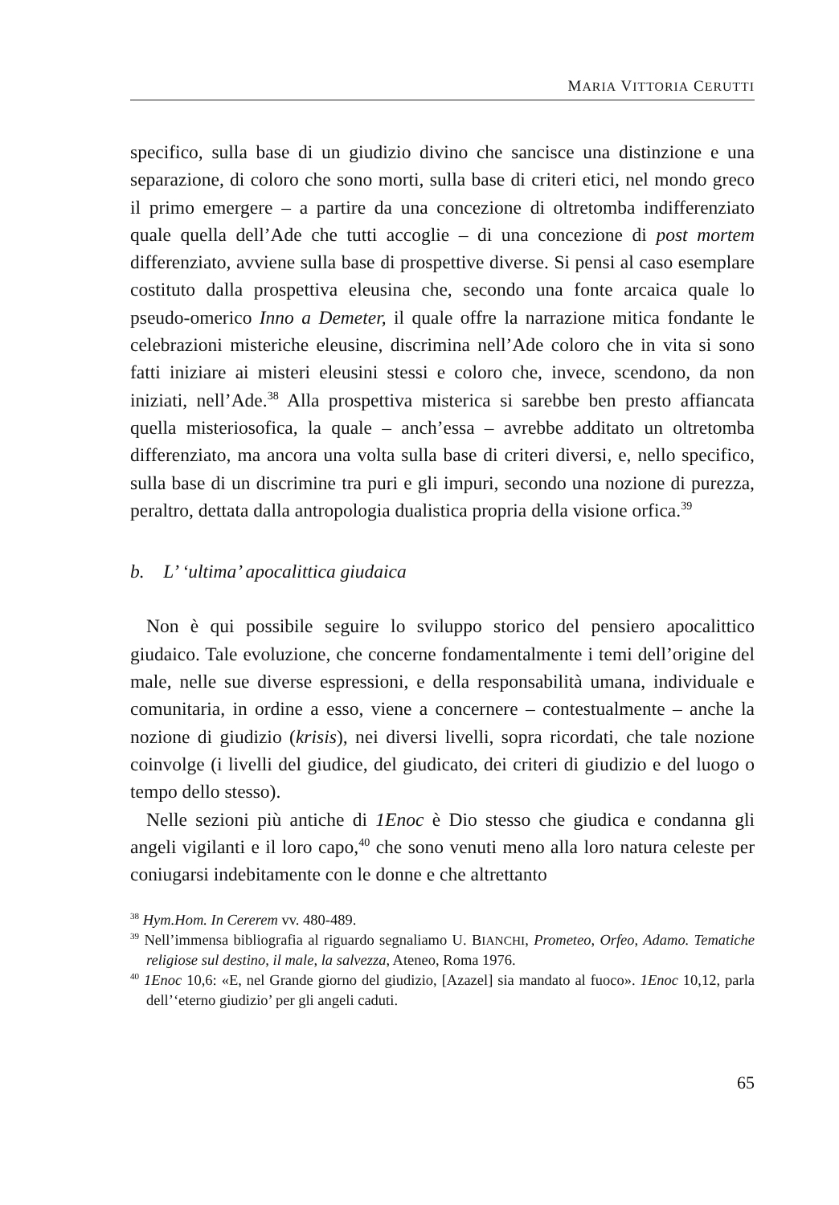MARIA VITTORIA CERUTTI
specifico, sulla base di un giudizio divino che sancisce una distinzione e una separazione, di coloro che sono morti, sulla base di criteri etici, nel mondo greco il primo emergere – a partire da una concezione di oltretomba indifferenziato quale quella dell’Ade che tutti accoglie – di una concezione di post mortem differenziato, avviene sulla base di prospettive diverse. Si pensi al caso esemplare costituto dalla prospettiva eleusina che, secondo una fonte arcaica quale lo pseudo-omerico Inno a Demeter, il quale offre la narrazione mitica fondante le celebrazioni misteriche eleusine, discrimina nell’Ade coloro che in vita si sono fatti iniziare ai misteri eleusini stessi e coloro che, invece, scendono, da non iniziati, nell’Ade.<sup>38</sup> Alla prospettiva misterica si sarebbe ben presto affiancata quella misteriosofica, la quale – anch’essa – avrebbe additato un oltretomba differenziato, ma ancora una volta sulla base di criteri diversi, e, nello specifico, sulla base di un discrimine tra puri e gli impuri, secondo una nozione di purezza, peraltro, dettata dalla antropologia dualistica propria della visione orfica.<sup>39</sup>
b. L’ ‘ultima’ apocalittica giudaica
Non è qui possibile seguire lo sviluppo storico del pensiero apocalittico giudaico. Tale evoluzione, che concerne fondamentalmente i temi dell’origine del male, nelle sue diverse espressioni, e della responsabilità umana, individuale e comunitaria, in ordine a esso, viene a concernere – contestualmente – anche la nozione di giudizio (krisis), nei diversi livelli, sopra ricordati, che tale nozione coinvolge (i livelli del giudice, del giudicato, dei criteri di giudizio e del luogo o tempo dello stesso).
Nelle sezioni più antiche di 1Enoc è Dio stesso che giudica e condanna gli angeli vigilanti e il loro capo,<sup>40</sup> che sono venuti meno alla loro natura celeste per coniugarsi indebitamente con le donne e che altrettanto
<sup>38</sup> Hym.Hom. In Cererem vv. 480-489.
<sup>39</sup> Nell’immensa bibliografia al riguardo segnaliamo U. BIANCHI, Prometeo, Orfeo, Adamo. Tematiche religiose sul destino, il male, la salvezza, Ateneo, Roma 1976.
<sup>40</sup> 1Enoc 10,6: «E, nel Grande giorno del giudizio, [Azazel] sia mandato al fuoco». 1Enoc 10,12, parla dell’‘eterno giudizio’ per gli angeli caduti.
65